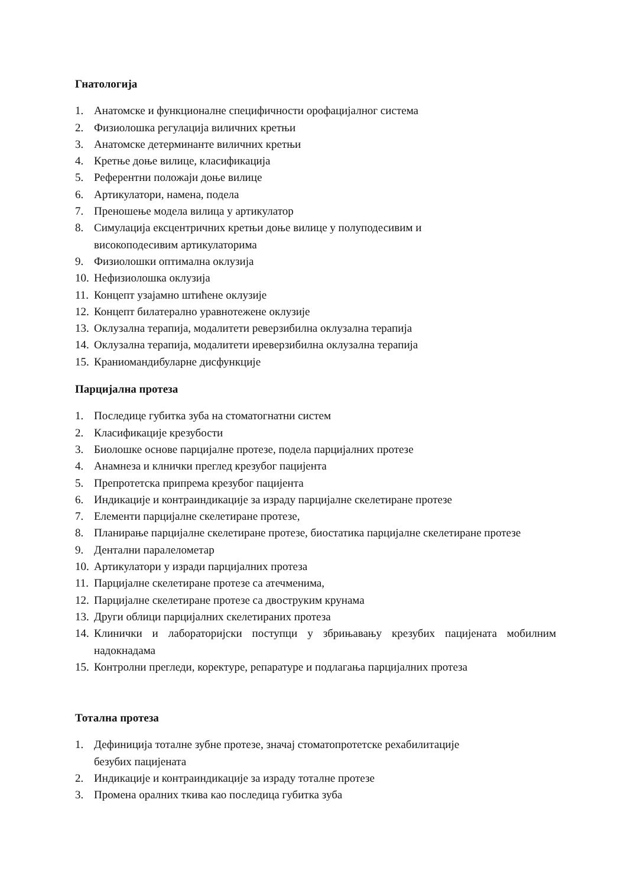Гнатологија
1. Анатомске и функционалне специфичности орофацијалног система
2. Физиолошка регулација виличних кретњи
3. Анатомске детерминанте виличних кретњи
4. Кретње доње вилице, класификација
5. Референтни положаји доње вилице
6. Артикулатори, намена, подела
7. Преношење модела вилица у артикулатор
8. Симулација ексцентричних кретњи доње вилице у полуподесивим и
високоподесивим артикулаторима
9. Физиолошки оптимална оклузија
10. Нефизиолошка оклузија
11. Концепт узајамно штићене оклузије
12. Концепт билатерално уравнотежене оклузије
13. Оклузална терапија, модалитети реверзибилна оклузална терапија
14. Оклузална терапија, модалитети иреверзибилна оклузална терапија
15. Краниомандибуларне дисфункције
Парцијална протеза
1. Последице губитка зуба на стоматогнатни систем
2. Класификације крезубости
3. Биолошке основе парцијалне протезе, подела парцијалних протезе
4. Анамнеза и клнички преглед крезубог пацијента
5. Препротетска припрема крезубог пацијента
6. Индикације и контраиндикације за израду парцијалне скелетиране протезе
7. Елементи парцијалне скелетиране протезе,
8. Планирање парцијалне скелетиране протезе, биостатика парцијалне скелетиране протезе
9. Дентални паралелометар
10. Артикулатори у изради парцијалних протеза
11. Парцијалне скелетиране протезе са атечменима,
12. Парцијалне скелетиране протезе са двоструким крунама
13. Други облици парцијалних скелетираних протеза
14. Клинички и лабораторијски поступци у збрињавању крезубих пацијената мобилним надокнадама
15. Контролни прегледи, коректуре, репаратуре и подлагања парцијалних протеза
Тотална протеза
1. Дефиниција тоталне зубне протезе, значај стоматопротетске рехабилитације
безубих пацијената
2. Индикације и контраиндикације за израду тоталне протезе
3. Промена оралних ткива као последица губитка зуба